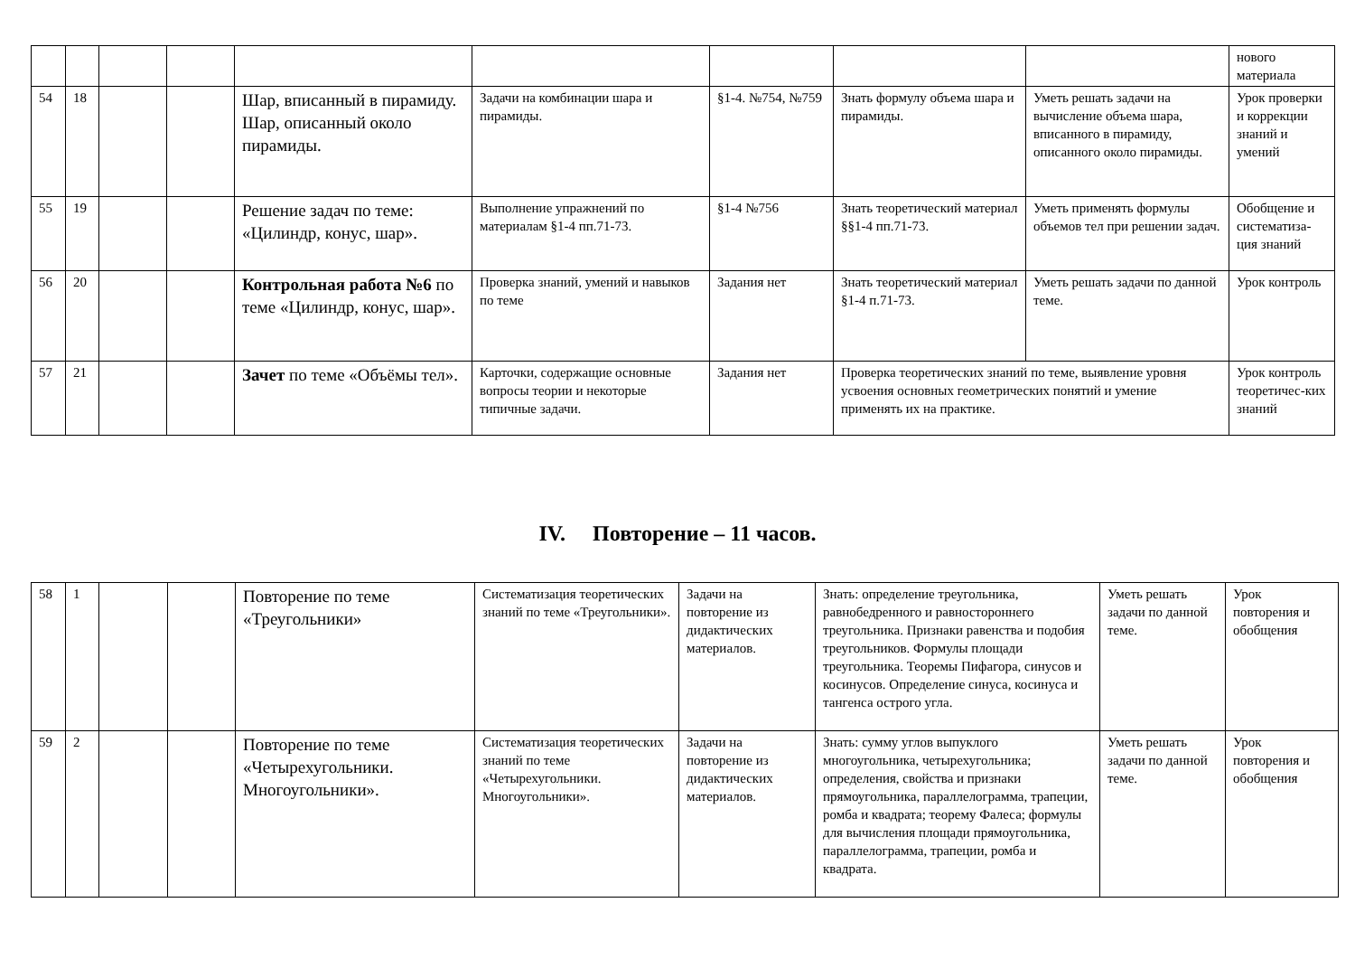| | | | | | | | | | нового материала |
| 54 | 18 | | | Шар, вписанный в пирамиду. Шар, описанный около пирамиды. | Задачи на комбинации шара и пирамиды. | §1-4. №754, №759 | Знать формулу объема шара и пирамиды. | Уметь решать задачи на вычисление объема шара, вписанного в пирамиду, описанного около пирамиды. | Урок проверки и коррекции знаний и умений |
| 55 | 19 | | | Решение задач по теме: «Цилиндр, конус, шар». | Выполнение упражнений по материалам §1-4 пп.71-73. | §1-4 №756 | Знать теоретический материал §§1-4 пп.71-73. | Уметь применять формулы объемов тел при решении задач. | Обобщение и систематиза-ция знаний |
| 56 | 20 | | | Контрольная работа №6 по теме «Цилиндр, конус, шар». | Проверка знаний, умений и навыков по теме | Задания нет | Знать теоретический материал §1-4 п.71-73. | Уметь решать задачи по данной теме. | Урок контроль |
| 57 | 21 | | | Зачет по теме «Объёмы тел». | Карточки, содержащие основные вопросы теории и некоторые типичные задачи. | Задания нет | Проверка теоретических знаний по теме, выявление уровня усвоения основных геометрических понятий и умение применять их на практике. | | Урок контроль теоретичес-ких знаний |
IV. Повторение – 11 часов.
| 58 | 1 | | | Повторение по теме «Треугольники» | Систематизация теоретических знаний по теме «Треугольники». | Задачи на повторение из дидактических материалов. | Знать: определение треугольника, равнобедренного и равностороннего треугольника. Признаки равенства и подобия треугольников. Формулы площади треугольника. Теоремы Пифагора, синусов и косинусов. Определение синуса, косинуса и тангенса острого угла. | Уметь решать задачи по данной теме. | Урок повторения и обобщения |
| 59 | 2 | | | Повторение по теме «Четырехугольники. Многоугольники». | Систематизация теоретических знаний по теме «Четырехугольники. Многоугольники». | Задачи на повторение из дидактических материалов. | Знать: сумму углов выпуклого многоугольника, четырехугольника; определения, свойства и признаки прямоугольника, параллелограмма, трапеции, ромба и квадрата; теорему Фалеса; формулы для вычисления площади прямоугольника, параллелограмма, трапеции, ромба и квадрата. | Уметь решать задачи по данной теме. | Урок повторения и обобщения |